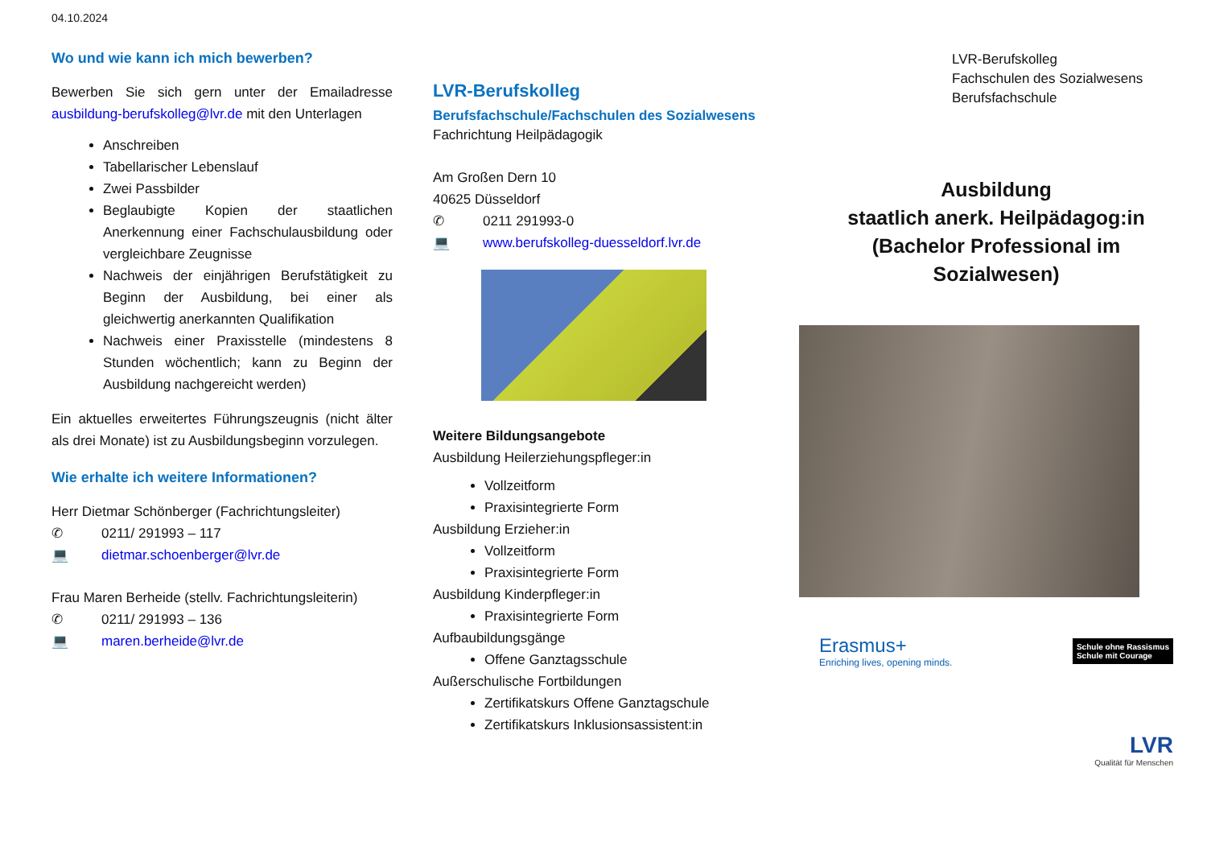04.10.2024
Wo und wie kann ich mich bewerben?
Bewerben Sie sich gern unter der Emailadresse ausbildung-berufskolleg@lvr.de mit den Unterlagen
Anschreiben
Tabellarischer Lebenslauf
Zwei Passbilder
Beglaubigte Kopien der staatlichen Anerkennung einer Fachschulausbildung oder vergleichbare Zeugnisse
Nachweis der einjährigen Berufstätigkeit zu Beginn der Ausbildung, bei einer als gleichwertig anerkannten Qualifikation
Nachweis einer Praxisstelle (mindestens 8 Stunden wöchentlich; kann zu Beginn der Ausbildung nachgereicht werden)
Ein aktuelles erweitertes Führungszeugnis (nicht älter als drei Monate) ist zu Ausbildungsbeginn vorzulegen.
Wie erhalte ich weitere Informationen?
Herr Dietmar Schönberger (Fachrichtungsleiter)
✆ 0211/ 291993 – 117
💻 dietmar.schoenberger@lvr.de
Frau Maren Berheide (stellv. Fachrichtungsleiterin)
✆ 0211/ 291993 – 136
💻 maren.berheide@lvr.de
LVR-Berufskolleg
Berufsfachschule/Fachschulen des Sozialwesens
Fachrichtung Heilpädagogik
Am Großen Dern 10
40625 Düsseldorf
✆ 0211 291993-0
💻 www.berufskolleg-duesseldorf.lvr.de
Weitere Bildungsangebote
Ausbildung Heilerziehungspfleger:in
Vollzeitform
Praxisintegrierte Form
Ausbildung Erzieher:in
Vollzeitform
Praxisintegrierte Form
Ausbildung Kinderpfleger:in
Praxisintegrierte Form
Aufbaubildungsgänge
Offene Ganztagsschule
Außerschulische Fortbildungen
Zertifikatskurs Offene Ganztagschule
Zertifikatskurs Inklusionsassistent:in
LVR-Berufskolleg
Fachschulen des Sozialwesens
Berufsfachschule
Ausbildung
staatlich anerk. Heilpädagog:in
(Bachelor Professional im
Sozialwesen)
Erasmus+
Enriching lives, opening minds.
Schule ohne Rassismus
Schule mit Courage
LVR
Qualität für Menschen